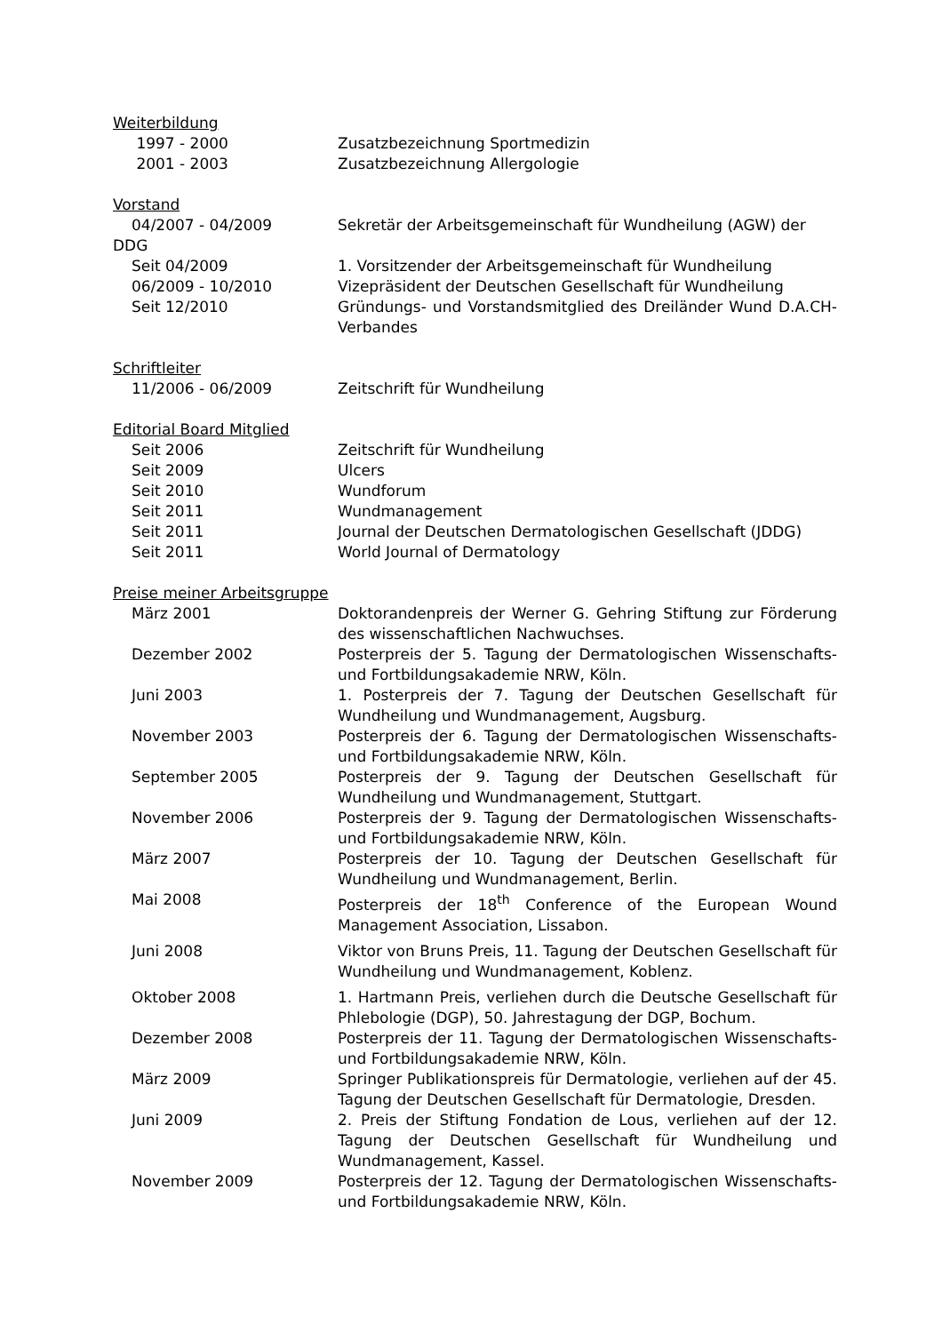Weiterbildung
1997 - 2000 Zusatzbezeichnung Sportmedizin
2001 - 2003 Zusatzbezeichnung Allergologie
Vorstand
04/2007 - 04/2009 Sekretär der Arbeitsgemeinschaft für Wundheilung (AGW) der
DDG
Seit 04/2009 1. Vorsitzender der Arbeitsgemeinschaft für Wundheilung
06/2009 - 10/2010 Vizepräsident der Deutschen Gesellschaft für Wundheilung
Seit 12/2010 Gründungs- und Vorstandsmitglied des Dreiländer Wund D.A.CH-Verbandes
Schriftleiter
11/2006 - 06/2009 Zeitschrift für Wundheilung
Editorial Board Mitglied
Seit 2006 Zeitschrift für Wundheilung
Seit 2009 Ulcers
Seit 2010 Wundforum
Seit 2011 Wundmanagement
Seit 2011 Journal der Deutschen Dermatologischen Gesellschaft (JDDG)
Seit 2011 World Journal of Dermatology
Preise meiner Arbeitsgruppe
März 2001 Doktorandenpreis der Werner G. Gehring Stiftung zur Förderung des wissenschaftlichen Nachwuchses.
Dezember 2002 Posterpreis der 5. Tagung der Dermatologischen Wissenschafts- und Fortbildungsakademie NRW, Köln.
Juni 2003 1. Posterpreis der 7. Tagung der Deutschen Gesellschaft für Wundheilung und Wundmanagement, Augsburg.
November 2003 Posterpreis der 6. Tagung der Dermatologischen Wissenschafts- und Fortbildungsakademie NRW, Köln.
September 2005 Posterpreis der 9. Tagung der Deutschen Gesellschaft für Wundheilung und Wundmanagement, Stuttgart.
November 2006 Posterpreis der 9. Tagung der Dermatologischen Wissenschafts- und Fortbildungsakademie NRW, Köln.
März 2007 Posterpreis der 10. Tagung der Deutschen Gesellschaft für Wundheilung und Wundmanagement, Berlin.
Mai 2008 Posterpreis der 18<sup>th</sup> Conference of the European Wound Management Association, Lissabon.
Juni 2008 Viktor von Bruns Preis, 11. Tagung der Deutschen Gesellschaft für Wundheilung und Wundmanagement, Koblenz.
Oktober 2008 1. Hartmann Preis, verliehen durch die Deutsche Gesellschaft für Phlebologie (DGP), 50. Jahrestagung der DGP, Bochum.
Dezember 2008 Posterpreis der 11. Tagung der Dermatologischen Wissenschafts- und Fortbildungsakademie NRW, Köln.
März 2009 Springer Publikationspreis für Dermatologie, verliehen auf der 45. Tagung der Deutschen Gesellschaft für Dermatologie, Dresden.
Juni 2009 2. Preis der Stiftung Fondation de Lous, verliehen auf der 12. Tagung der Deutschen Gesellschaft für Wundheilung und Wundmanagement, Kassel.
November 2009 Posterpreis der 12. Tagung der Dermatologischen Wissenschafts- und Fortbildungsakademie NRW, Köln.